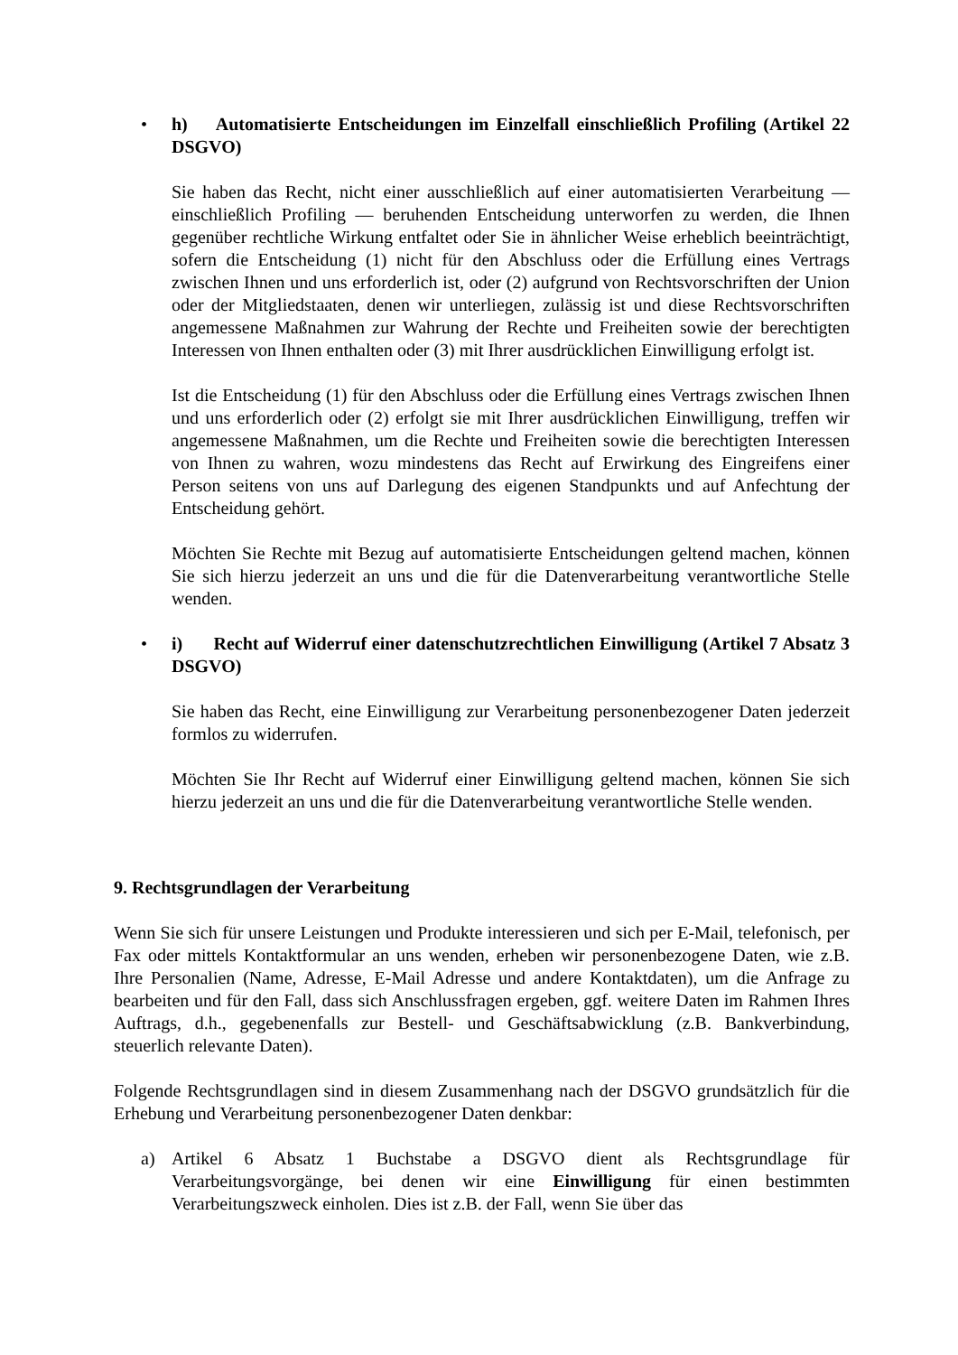•
h) Automatisierte Entscheidungen im Einzelfall einschließlich Profiling (Artikel 22 DSGVO)
Sie haben das Recht, nicht einer ausschließlich auf einer automatisierten Verarbeitung — einschließlich Profiling — beruhenden Entscheidung unterworfen zu werden, die Ihnen gegenüber rechtliche Wirkung entfaltet oder Sie in ähnlicher Weise erheblich beeinträchtigt, sofern die Entscheidung (1) nicht für den Abschluss oder die Erfüllung eines Vertrags zwischen Ihnen und uns erforderlich ist, oder (2) aufgrund von Rechtsvorschriften der Union oder der Mitgliedstaaten, denen wir unterliegen, zulässig ist und diese Rechtsvorschriften angemessene Maßnahmen zur Wahrung der Rechte und Freiheiten sowie der berechtigten Interessen von Ihnen enthalten oder (3) mit Ihrer ausdrücklichen Einwilligung erfolgt ist.
Ist die Entscheidung (1) für den Abschluss oder die Erfüllung eines Vertrags zwischen Ihnen und uns erforderlich oder (2) erfolgt sie mit Ihrer ausdrücklichen Einwilligung, treffen wir angemessene Maßnahmen, um die Rechte und Freiheiten sowie die berechtigten Interessen von Ihnen zu wahren, wozu mindestens das Recht auf Erwirkung des Eingreifens einer Person seitens von uns auf Darlegung des eigenen Standpunkts und auf Anfechtung der Entscheidung gehört.
Möchten Sie Rechte mit Bezug auf automatisierte Entscheidungen geltend machen, können Sie sich hierzu jederzeit an uns und die für die Datenverarbeitung verantwortliche Stelle wenden.
•
i) Recht auf Widerruf einer datenschutzrechtlichen Einwilligung (Artikel 7 Absatz 3 DSGVO)
Sie haben das Recht, eine Einwilligung zur Verarbeitung personenbezogener Daten jederzeit formlos zu widerrufen.
Möchten Sie Ihr Recht auf Widerruf einer Einwilligung geltend machen, können Sie sich hierzu jederzeit an uns und die für die Datenverarbeitung verantwortliche Stelle wenden.
9. Rechtsgrundlagen der Verarbeitung
Wenn Sie sich für unsere Leistungen und Produkte interessieren und sich per E-Mail, telefonisch, per Fax oder mittels Kontaktformular an uns wenden, erheben wir personenbezogene Daten, wie z.B. Ihre Personalien (Name, Adresse, E-Mail Adresse und andere Kontaktdaten), um die Anfrage zu bearbeiten und für den Fall, dass sich Anschlussfragen ergeben, ggf. weitere Daten im Rahmen Ihres Auftrags, d.h., gegebenenfalls zur Bestell- und Geschäftsabwicklung (z.B. Bankverbindung, steuerlich relevante Daten).
Folgende Rechtsgrundlagen sind in diesem Zusammenhang nach der DSGVO grundsätzlich für die Erhebung und Verarbeitung personenbezogener Daten denkbar:
a) Artikel 6 Absatz 1 Buchstabe a DSGVO dient als Rechtsgrundlage für Verarbeitungsvorgänge, bei denen wir eine Einwilligung für einen bestimmten Verarbeitungszweck einholen. Dies ist z.B. der Fall, wenn Sie über das